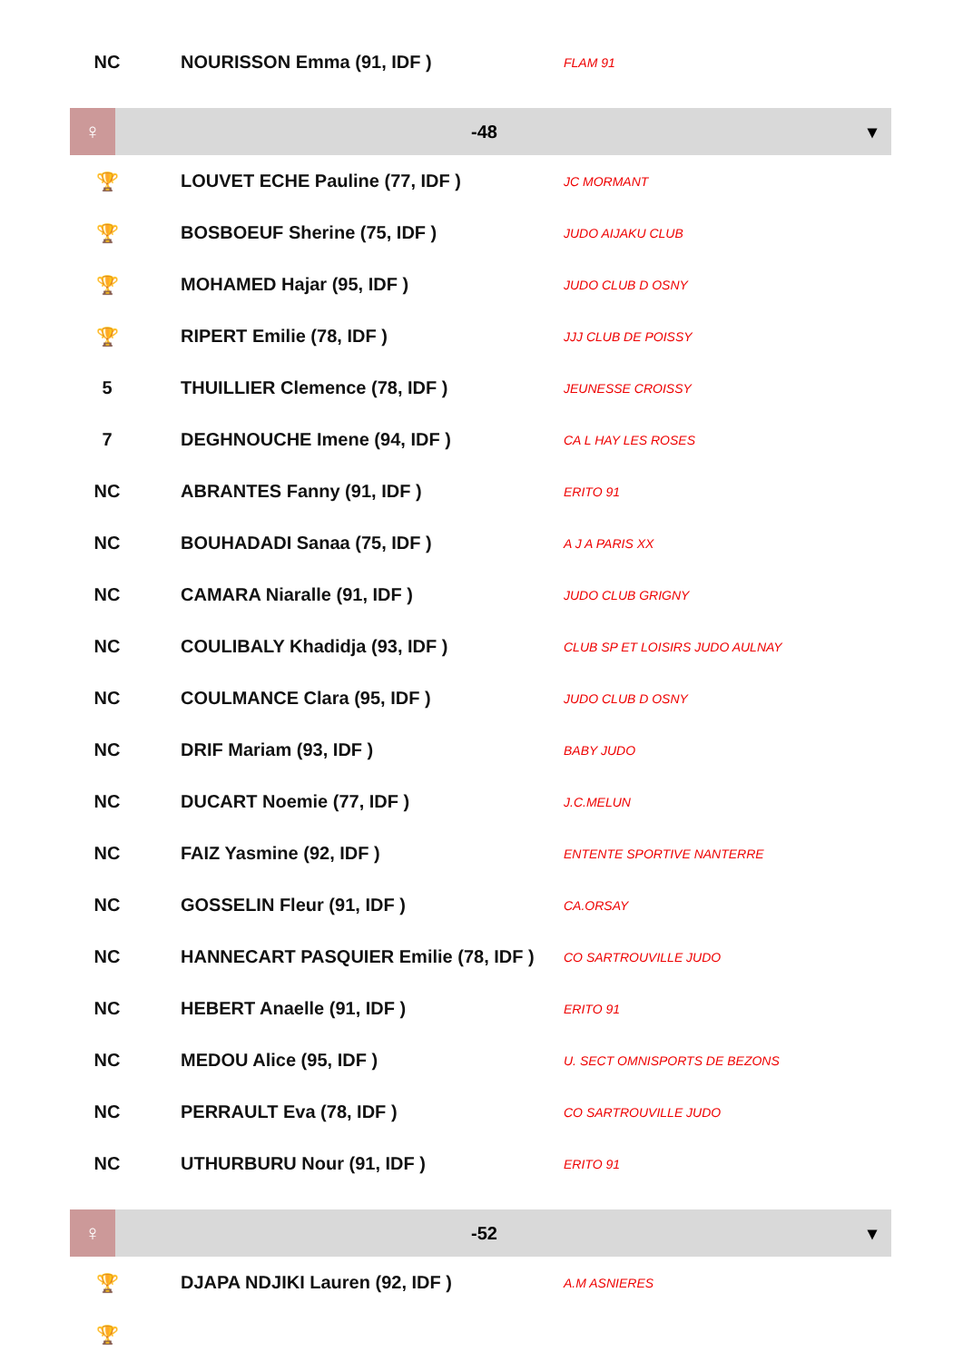| NC | NOURISSON Emma (91, IDF ) | FLAM 91 |
| ♀ | -48 | ▾ |
| 🏆 | LOUVET ECHE Pauline (77, IDF ) | JC MORMANT |
| 🏆 | BOSBOEUF Sherine (75, IDF ) | JUDO AIJAKU CLUB |
| 🏆 | MOHAMED Hajar (95, IDF ) | JUDO CLUB D OSNY |
| 🏆 | RIPERT Emilie (78, IDF ) | JJJ CLUB DE POISSY |
| 5 | THUILLIER Clemence (78, IDF ) | JEUNESSE CROISSY |
| 7 | DEGHNOUCHE Imene (94, IDF ) | CA L HAY LES ROSES |
| NC | ABRANTES Fanny (91, IDF ) | ERITO 91 |
| NC | BOUHADADI Sanaa (75, IDF ) | A J A PARIS XX |
| NC | CAMARA Niaralle (91, IDF ) | JUDO CLUB GRIGNY |
| NC | COULIBALY Khadidja (93, IDF ) | CLUB SP ET LOISIRS JUDO AULNAY |
| NC | COULMANCE Clara (95, IDF ) | JUDO CLUB D OSNY |
| NC | DRIF Mariam (93, IDF ) | BABY JUDO |
| NC | DUCART Noemie (77, IDF ) | J.C.MELUN |
| NC | FAIZ Yasmine (92, IDF ) | ENTENTE SPORTIVE NANTERRE |
| NC | GOSSELIN Fleur (91, IDF ) | CA.ORSAY |
| NC | HANNECART PASQUIER Emilie (78, IDF ) | CO SARTROUVILLE JUDO |
| NC | HEBERT Anaelle (91, IDF ) | ERITO 91 |
| NC | MEDOU Alice (95, IDF ) | U. SECT OMNISPORTS DE BEZONS |
| NC | PERRAULT Eva (78, IDF ) | CO SARTROUVILLE JUDO |
| NC | UTHURBURU Nour (91, IDF ) | ERITO 91 |
| ♀ | -52 | ▾ |
| 🏆 | DJAPA NDJIKI Lauren (92, IDF ) | A.M ASNIERES |
| 🏆 | | |